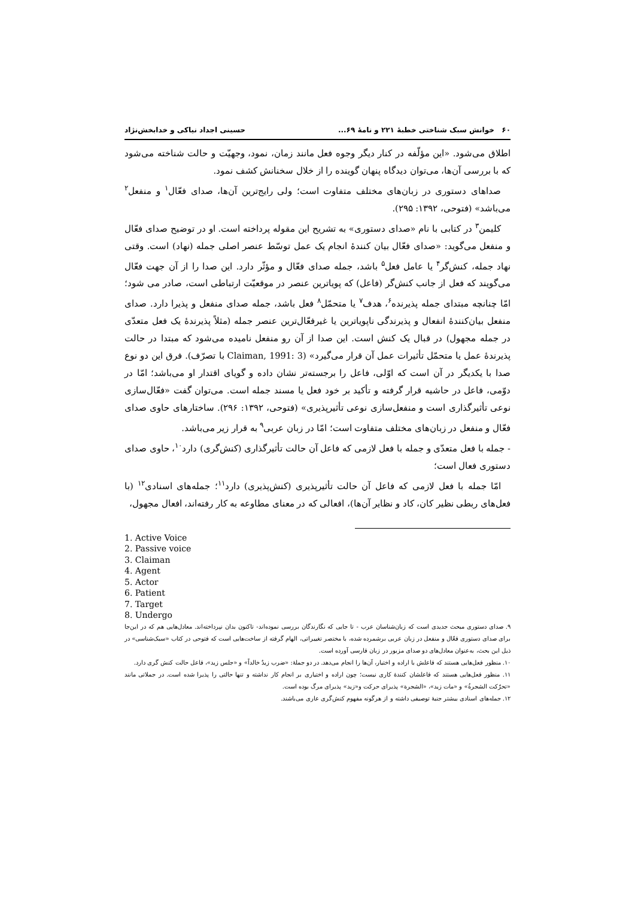۶۰ خوانش سبک شناختی خطبهٔ ۲۲۱ و نامهٔ ۶۹... حسینی اجداد نیاکی و خدابخش‌نژاد
اطلاق می‌شود. «این مؤلّفه در کنار دیگر وجوه فعل مانند زمان، نمود، وجهیّت و حالت شناخته می‌شود که با بررسی آن‌ها، می‌توان دیدگاه پنهان گوینده را از خلال سخنانش کشف نمود.
صداهای دستوری در زبان‌های مختلف متفاوت است؛ ولی رایج‌ترین آن‌ها، صدای فعّال<sup>۱</sup> و منفعل<sup>۲</sup> می‌باشد» (فتوحی، ۱۳۹۲: ۲۹۵).
کلیمن<sup>۳</sup> در کتابی با نام «صدای دستوری» به تشریح این مقوله پرداخته است. او در توضیح صدای فعّال و منفعل می‌گوید: «صدای فعّال بیان کنندهٔ انجام یک عمل توسّط عنصر اصلی جمله (نهاد) است. وقتی نهاد جمله، کنش‌گر<sup>۴</sup> یا عامل فعل<sup>۵</sup> باشد، جمله صدای فعّال و مؤثّر دارد. این صدا را از آن جهت فعّال می‌گویند که فعل از جانب کنش‌گر (فاعل) که پویاترین عنصر در موقعیّت ارتباطی است، صادر می شود؛ امّا چنانچه مبتدای جمله پذیرنده<sup>۶</sup>، هدف<sup>۷</sup> یا متحمّل<sup>۸</sup> فعل باشد، جمله صدای منفعل و پذیرا دارد. صدای منفعل بیان‌کنندهٔ انفعال و پذیرندگی ناپویاترین یا غیرفعّال‌ترین عنصر جمله (مثلاً پذیرندهٔ یک فعل متعدّی در جمله مجهول) در قبال یک کنش است. این صدا از آن رو منفعل نامیده می‌شود که مبتدا در حالت پذیرندهٔ عمل یا متحمّل تأثیرات عمل آن قرار می‌گیرد» (Claiman, 1991: 3 با تصرّف). فرق این دو نوع صدا با یکدیگر در آن است که اوّلی، فاعل را برجسته‌تر نشان داده و گویای اقتدار او می‌باشد؛ امّا در دوّمی، فاعل در حاشیه قرار گرفته و تأکید بر خود فعل یا مسند جمله است. می‌توان گفت «فعّال‌سازی نوعی تأثیرگذاری است و منفعل‌سازی نوعی تأثیرپذیری» (فتوحی، ۱۳۹۲: ۲۹۶). ساختارهای حاوی صدای فعّال و منفعل در زبان‌های مختلف متفاوت است؛ امّا در زبان عربی<sup>۹</sup> به قرار زیر می‌باشد.
- جمله با فعل متعدّی و جمله با فعل لازمی که فاعل آن حالت تأثیرگذاری (کنش‌گری) دارد<sup>۱۰</sup>، حاوی صدای دستوری فعال است؛
امّا جمله با فعل لازمی که فاعل آن حالت تأثیرپذیری (کنش‌پذیری) دارد<sup>۱۱</sup>؛ جمله‌های اسنادی<sup>۱۲</sup> (با فعل‌های ربطی نظیر کان، کاد و نظایر آن‌ها)، افعالی که در معنای مطاوعه به کار رفته‌اند، افعال مجهول،
1. Active Voice
2. Passive voice
3. Claiman
4. Agent
5. Actor
6. Patient
7. Target
8. Undergo
۹. صدای دستوری مبحث جدیدی است که زبان‌شناسان عرب - تا جایی که نگارندگان بررسی نموده‌اند- تاکنون بدان نپرداخته‌اند. معادل‌هایی هم که در این‌جا برای صدای دستوری فعّال و منفعل در زبان عربی برشمرده شده، با مختصر تغییراتی، الهام گرفته از ساخت‌هایی است که فتوحی در کتاب «سبک‌شناسی» در ذیل این بحث، به‌عنوان معادل‌های دو صدای مزبور در زبان فارسی آورده است.
۱۰. منظور فعل‌هایی هستند که فاعلش با اراده و اختیار، آن‌ها را انجام می‌دهد. در دو جملهٔ: «ضرب زیدٌ خالداً» و «جلس زید»، فاعل حالت کنش گری دارد.
۱۱. منظور فعل‌هایی هستند که فاعلشان کنندهٔ کاری نیست؛ چون اراده و اختیاری بر انجام کار نداشته و تنها حالتی را پذیرا شده است. در جملاتی مانند «تحرّکت الشجرةُ» و «مات زید»، «الشجرة» پذیرای حرکت و«زید» پذیرای مرگ بوده است.
۱۲. جمله‌های اسنادی بیشتر جنبهٔ توصیفی داشته و از هرگونه مفهوم کنش‌گری عاری می‌باشند.